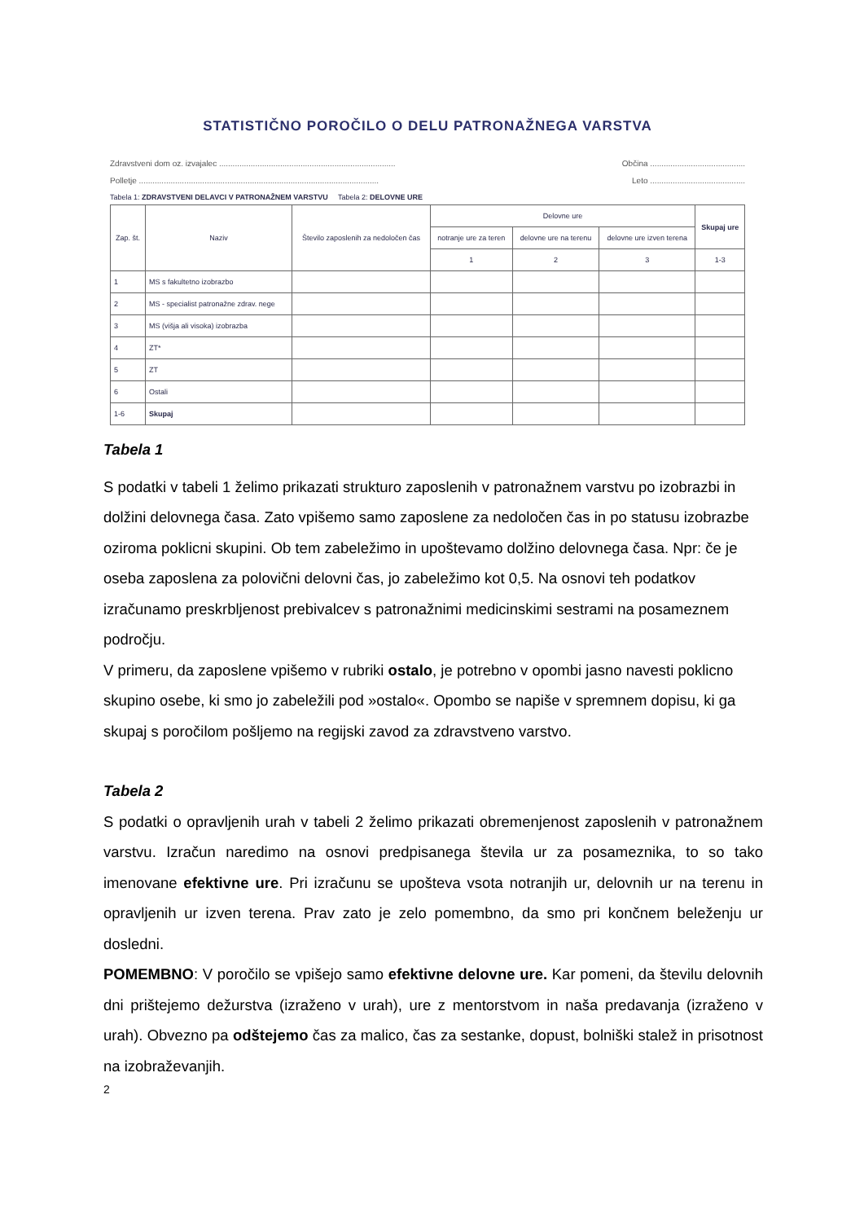STATISTIČNO POROČILO O DELU PATRONAŽNEGA VARSTVA
Zdravstveni dom oz. izvajalec .............................................................................. Občina ..........................................
Polletje .......................................................................................................... Leto ..........................................
Tabela 1: ZDRAVSTVENI DELAVCI V PATRONAŽNEM VARSTVU Tabela 2: DELOVNE URE
| Zap. št. | Naziv | Število zaposlenih za nedoločen čas | Delovne ure | | | Skupaj ure |
| --- | --- | --- | --- | --- | --- | --- |
| | | | notranje ure za teren | delovne ure na terenu | delovne ure izven terena | |
| | | | 1 | 2 | 3 | 1-3 |
| 1 | MS s fakultetno izobrazbo | | | | | |
| 2 | MS - specialist patronažne zdrav. nege | | | | | |
| 3 | MS (višja ali visoka) izobrazba | | | | | |
| 4 | ZT* | | | | | |
| 5 | ZT | | | | | |
| 6 | Ostali | | | | | |
| 1-6 | Skupaj | | | | | |
Tabela 1
S podatki v tabeli 1 želimo prikazati strukturo zaposlenih v patronažnem varstvu po izobrazbi in dolžini delovnega časa. Zato vpišemo samo zaposlene za nedoločen čas in po statusu izobrazbe oziroma poklicni skupini. Ob tem zabeležimo in upoštevamo dolžino delovnega časa. Npr: če je oseba zaposlena za polovični delovni čas, jo zabeležimo kot 0,5. Na osnovi teh podatkov izračunamo preskrbljenost prebivalcev s patronažnimi medicinskimi sestrami na posameznem področju.
V primeru, da zaposlene vpišemo v rubriki ostalo, je potrebno v opombi jasno navesti poklicno skupino osebe, ki smo jo zabeležili pod »ostalo«. Opombo se napiše v spremnem dopisu, ki ga skupaj s poročilom pošljemo na regijski zavod za zdravstveno varstvo.
Tabela 2
S podatki o opravljenih urah v tabeli 2 želimo prikazati obremenjenost zaposlenih v patronažnem varstvu. Izračun naredimo na osnovi predpisanega števila ur za posameznika, to so tako imenovane efektivne ure. Pri izračunu se upošteva vsota notranjih ur, delovnih ur na terenu in opravljenih ur izven terena. Prav zato je zelo pomembno, da smo pri končnem beleženju ur dosledni.
POMEMBNO: V poročilo se vpišejo samo efektivne delovne ure. Kar pomeni, da številu delovnih dni prištejemo dežurstva (izraženo v urah), ure z mentorstvom in naša predavanja (izraženo v urah). Obvezno pa odštejemo čas za malico, čas za sestanke, dopust, bolniški stalež in prisotnost na izobraževanjih.
2